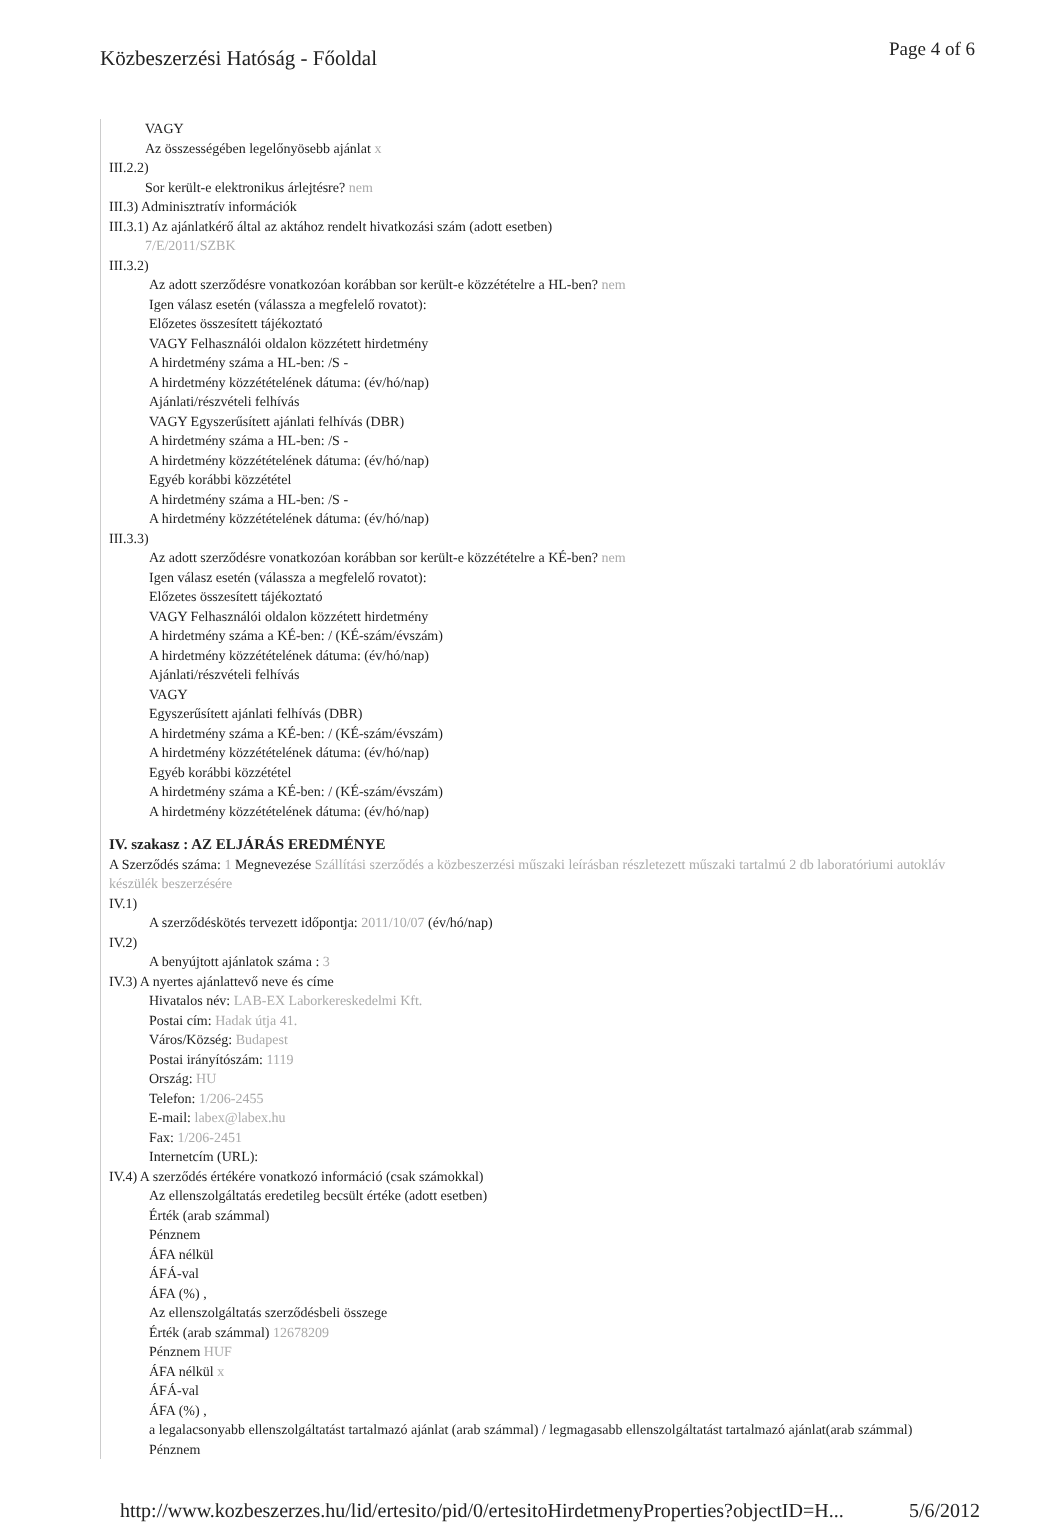Közbeszerzési Hatóság - Főoldal
Page 4 of 6
VAGY
Az összességében legelőnyösebb ajánlat x
III.2.2)
Sor került-e elektronikus árlejtésre? nem
III.3) Adminisztratív információk
III.3.1) Az ajánlatkérő által az aktához rendelt hivatkozási szám (adott esetben)
7/E/2011/SZBK
III.3.2)
Az adott szerződésre vonatkozóan korábban sor került-e közzétételre a HL-ben? nem
Igen válasz esetén (válassza a megfelelő rovatot):
Előzetes összesített tájékoztató
VAGY Felhasználói oldalon közzétett hirdetmény
A hirdetmény száma a HL-ben: /S -
A hirdetmény közzétételének dátuma: (év/hó/nap)
Ajánlati/részvételi felhívás
VAGY Egyszerűsített ajánlati felhívás (DBR)
A hirdetmény száma a HL-ben: /S -
A hirdetmény közzétételének dátuma: (év/hó/nap)
Egyéb korábbi közzététel
A hirdetmény száma a HL-ben: /S -
A hirdetmény közzétételének dátuma: (év/hó/nap)
III.3.3)
Az adott szerződésre vonatkozóan korábban sor került-e közzétételre a KÉ-ben? nem
Igen válasz esetén (válassza a megfelelő rovatot):
Előzetes összesített tájékoztató
VAGY Felhasználói oldalon közzétett hirdetmény
A hirdetmény száma a KÉ-ben: / (KÉ-szám/évszám)
A hirdetmény közzétételének dátuma: (év/hó/nap)
Ajánlati/részvételi felhívás
VAGY
Egyszerűsített ajánlati felhívás (DBR)
A hirdetmény száma a KÉ-ben: / (KÉ-szám/évszám)
A hirdetmény közzétételének dátuma: (év/hó/nap)
Egyéb korábbi közzététel
A hirdetmény száma a KÉ-ben: / (KÉ-szám/évszám)
A hirdetmény közzétételének dátuma: (év/hó/nap)
IV. szakasz : AZ ELJÁRÁS EREDMÉNYE
A Szerződés száma: 1 Megnevezése Szállítási szerződés a közbeszerzési műszaki leírásban részletezett műszaki tartalmú 2 db laboratóriumi autokláv készülék beszerzésére
IV.1)
A szerződéskötés tervezett időpontja: 2011/10/07 (év/hó/nap)
IV.2)
A benyújtott ajánlatok száma : 3
IV.3) A nyertes ajánlattevő neve és címe
Hivatalos név: LAB-EX Laborkereskedelmi Kft.
Postai cím: Hadak útja 41.
Város/Község: Budapest
Postai irányítószám: 1119
Ország: HU
Telefon: 1/206-2455
E-mail: labex@labex.hu
Fax: 1/206-2451
Internetcím (URL):
IV.4) A szerződés értékére vonatkozó információ (csak számokkal)
Az ellenszolgáltatás eredetileg becsült értéke (adott esetben)
Érték (arab számmal)
Pénznem
ÁFA nélkül
ÁFÁ-val
ÁFA (%) ,
Az ellenszolgáltatás szerződésbeli összege
Érték (arab számmal) 12678209
Pénznem HUF
ÁFA nélkül x
ÁFÁ-val
ÁFA (%) ,
a legalacsonyabb ellenszolgáltatást tartalmazó ajánlat (arab számmal) / legmagasabb ellenszolgáltatást tartalmazó ajánlat(arab számmal)
Pénznem
http://www.kozbeszerzes.hu/lid/ertesito/pid/0/ertesitoHirdetmenyProperties?objectID=H... 5/6/2012